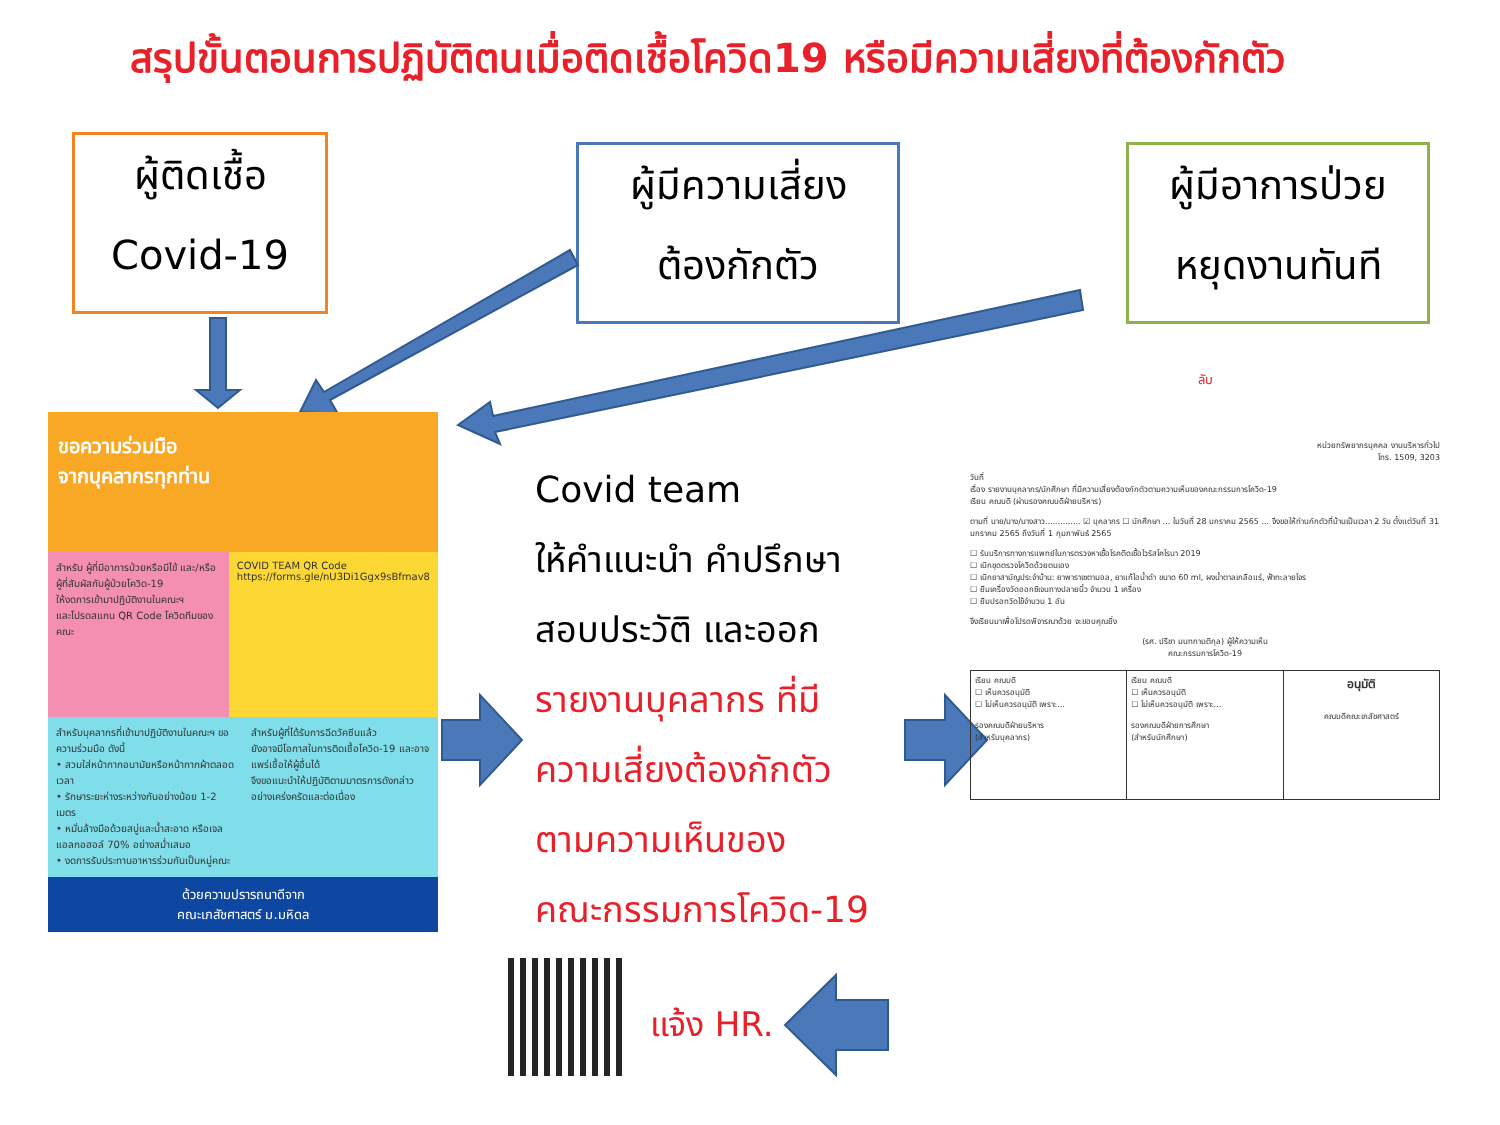สรุปขั้นตอนการปฏิบัติตนเมื่อติดเชื้อโควิด19 หรือมีความเสี่ยงที่ต้องกักตัว
ผู้ติดเชื้อ
Covid-19
ผู้มีความเสี่ยง
ต้องกักตัว
ผู้มีอาการป่วย
หยุดงานทันที
ขอความร่วมมือ
จากบุคลากรทุกท่าน
สำหรับ ผู้ที่มีอาการป่วยหรือมีไข้ และ/หรือ ผู้ที่สัมผัสกับผู้ป่วยโควิด-19
ให้งดการเข้ามาปฏิบัติงานในคณะฯ
และโปรดสแกน QR Code โควิดทีมของคณะ
COVID TEAM QR Code
https://forms.gle/nU3Di1Ggx9sBfmav8
สำหรับบุคลากรที่เข้ามาปฏิบัติงานในคณะฯ ขอความร่วมมือ ดังนี้
• สวมใส่หน้ากากอนามัยหรือหน้ากากผ้าตลอดเวลา
• รักษาระยะห่างระหว่างกันอย่างน้อย 1-2 เมตร
• หมั่นล้างมือด้วยสบู่และน้ำสะอาด หรือเจลแอลกอฮอล์ 70% อย่างสม่ำเสมอ
• งดการรับประทานอาหารร่วมกันเป็นหมู่คณะ
สำหรับผู้ที่ได้รับการฉีดวัคซีนแล้ว
ยังอาจมีโอกาสในการติดเชื้อโควิด-19 และอาจแพร่เชื้อให้ผู้อื่นได้
จึงขอแนะนำให้ปฏิบัติตามมาตรการดังกล่าวอย่างเคร่งครัดและต่อเนื่อง
ด้วยความปรารถนาดีจาก
คณะเภสัชศาสตร์ ม.มหิดล
Covid team
ให้คำแนะนำ คำปรึกษา
สอบประวัติ และออก
รายงานบุคลากร ที่มี
ความเสี่ยงต้องกักตัว
ตามความเห็นของ
คณะกรรมการโควิด-19
ลับ
หน่วยทรัพยากรบุคคล งานบริหารทั่วไป
โทร. 1509, 3203
วันที่
เรื่อง รายงานบุคลากร/นักศึกษา ที่มีความเสี่ยงต้องกักตัวตามความเห็นของคณะกรรมการโควิด-19
เรียน คณบดี (ผ่านรองคณบดีฝ่ายบริหาร)
ตามที่ นาย/นาง/นางสาว.............. ☑ บุคลากร ☐ นักศึกษา ... ในวันที่ 28 มกราคม 2565 ... จึงขอให้ท่านกักตัวที่บ้านเป็นเวลา 2 วัน ตั้งแต่วันที่ 31 มกราคม 2565 ถึงวันที่ 1 กุมภาพันธ์ 2565
☐ รับบริการทางการแพทย์ในการตรวจหาเชื้อโรคติดเชื้อไวรัสโคโรนา 2019
☐ เบิกชุดตรวจโควิดด้วยตนเอง
☐ เบิกยาสามัญประจำบ้าน: ยาพาราเซตามอล, ยาแก้ไอน้ำดำ ขนาด 60 ml, ผงน้ำตาลเกลือแร่, ฟ้าทะลายโจร
☐ ยืมเครื่องวัดออกซิเจนทางปลายนิ้ว จำนวน 1 เครื่อง
☐ ยืมปรอทวัดไข้จำนวน 1 อัน
จึงเรียนมาเพื่อโปรดพิจารณาด้วย จะขอบคุณยิ่ง
(รศ. ปรีชา มนทกานติกุล) ผู้ให้ความเห็น
คณะกรรมการโควิด-19
| เรียน คณบดี ☐ เห็นควรอนุมัติ ☐ ไม่เห็นควรอนุมัติ เพราะ... รองคณบดีฝ่ายบริหาร (สำหรับบุคลากร) | เรียน คณบดี ☐ เห็นควรอนุมัติ ☐ ไม่เห็นควรอนุมัติ เพราะ... รองคณบดีฝ่ายการศึกษา (สำหรับนักศึกษา) | อนุมัติ คณบดีคณะเภสัชศาสตร์ |
แจ้ง HR.